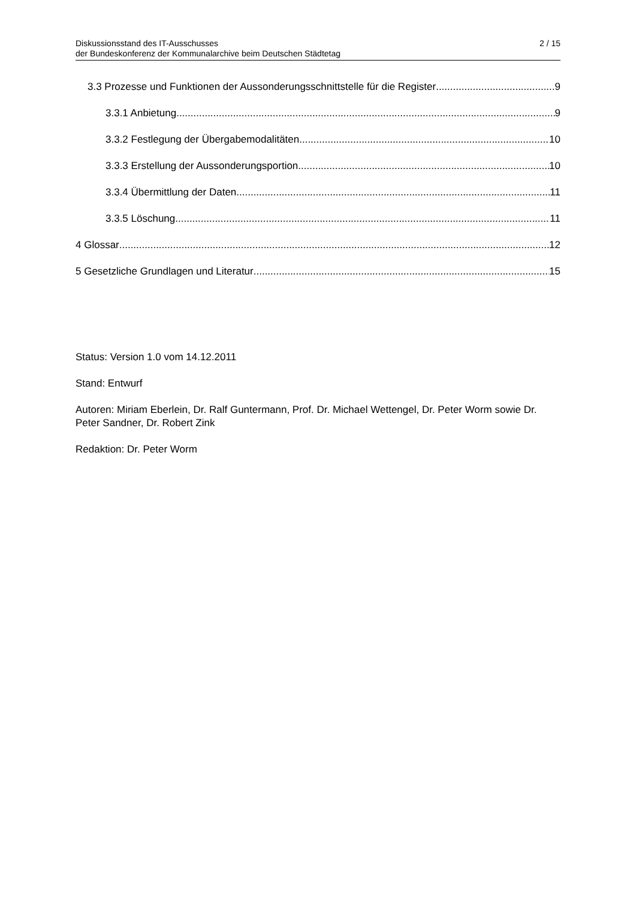Diskussionsstand des IT-Ausschusses
der Bundeskonferenz der Kommunalarchive beim Deutschen Städtetag
2 / 15
3.3 Prozesse und Funktionen der Aussonderungsschnittstelle für die Register 9
3.3.1 Anbietung 9
3.3.2 Festlegung der Übergabemodalitäten 10
3.3.3 Erstellung der Aussonderungsportion 10
3.3.4 Übermittlung der Daten 11
3.3.5 Löschung 11
4 Glossar 12
5 Gesetzliche Grundlagen und Literatur 15
Status: Version 1.0 vom 14.12.2011
Stand: Entwurf
Autoren: Miriam Eberlein, Dr. Ralf Guntermann, Prof. Dr. Michael Wettengel, Dr. Peter Worm sowie Dr. Peter Sandner, Dr. Robert Zink
Redaktion: Dr. Peter Worm